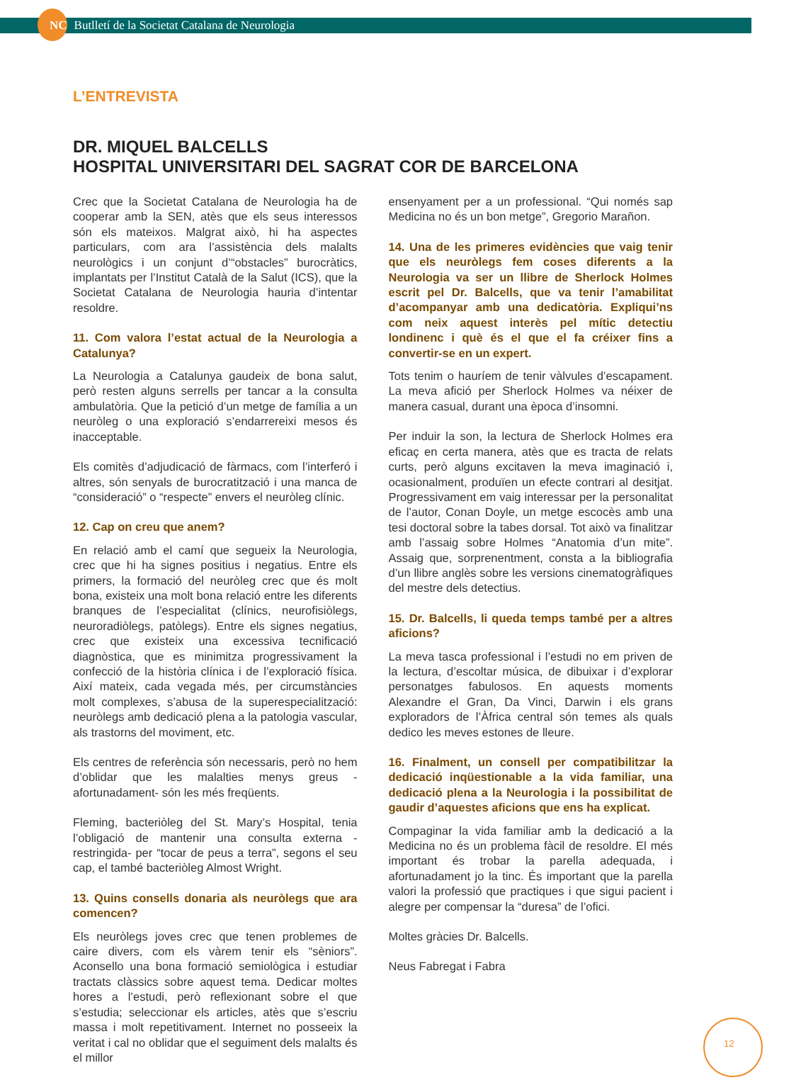NC Butlletí de la Societat Catalana de Neurologia
L’ENTREVISTA
DR. MIQUEL BALCELLS
HOSPITAL UNIVERSITARI DEL SAGRAT COR DE BARCELONA
Crec que la Societat Catalana de Neurologia ha de cooperar amb la SEN, atès que els seus interessos són els mateixos. Malgrat això, hi ha aspectes particulars, com ara l’assistència dels malalts neurològics i un conjunt d’“obstacles” burocràtics, implantats per l’Institut Català de la Salut (ICS), que la Societat Catalana de Neurologia hauria d’intentar resoldre.
11. Com valora l’estat actual de la Neurologia a Catalunya?
La Neurologia a Catalunya gaudeix de bona salut, però resten alguns serrells per tancar a la consulta ambulatòria. Que la petició d’un metge de família a un neuròleg o una exploració s’endarrereixi mesos és inacceptable.
Els comitès d’adjudicació de fàrmacs, com l’interferó i altres, són senyals de burocratització i una manca de “consideració” o “respecte” envers el neuròleg clínic.
12. Cap on creu que anem?
En relació amb el camí que segueix la Neurologia, crec que hi ha signes positius i negatius. Entre els primers, la formació del neuròleg crec que és molt bona, existeix una molt bona relació entre les diferents branques de l’especialitat (clínics, neurofisiòlegs, neuroradiòlegs, patòlegs). Entre els signes negatius, crec que existeix una excessiva tecnificació diagnòstica, que es minimitza progressivament la confecció de la història clínica i de l’exploració física. Així mateix, cada vegada més, per circumstàncies molt complexes, s’abusa de la superespecialització: neuròlegs amb dedicació plena a la patologia vascular, als trastorns del moviment, etc.
Els centres de referència són necessaris, però no hem d’oblidar que les malalties menys greus -afortunadament- són les més freqüents.
Fleming, bacteriòleg del St. Mary’s Hospital, tenia l’obligació de mantenir una consulta externa -restringida- per “tocar de peus a terra”, segons el seu cap, el també bacteriòleg Almost Wright.
13. Quins consells donaria als neuròlegs que ara comencen?
Els neuròlegs joves crec que tenen problemes de caire divers, com els vàrem tenir els “sèniors”. Aconsello una bona formació semiològica i estudiar tractats clàssics sobre aquest tema. Dedicar moltes hores a l’estudi, però reflexionant sobre el que s’estudia; seleccionar els articles, atès que s’escriu massa i molt repetitivament. Internet no posseeix la veritat i cal no oblidar que el seguiment dels malalts és el millor
ensenyament per a un professional. “Qui només sap Medicina no és un bon metge”, Gregorio Marañon.
14. Una de les primeres evidències que vaig tenir que els neuròlegs fem coses diferents a la Neurologia va ser un llibre de Sherlock Holmes escrit pel Dr. Balcells, que va tenir l’amabilitat d’acompanyar amb una dedicatòria. Expliqui’ns com neix aquest interès pel mític detectiu londinenc i què és el que el fa créixer fins a convertir-se en un expert.
Tots tenim o hauríem de tenir vàlvules d’escapament. La meva afició per Sherlock Holmes va néixer de manera casual, durant una època d’insomni.
Per induir la son, la lectura de Sherlock Holmes era eficaç en certa manera, atès que es tracta de relats curts, però alguns excitaven la meva imaginació i, ocasionalment, produïen un efecte contrari al desitjat. Progressivament em vaig interessar per la personalitat de l’autor, Conan Doyle, un metge escocès amb una tesi doctoral sobre la tabes dorsal. Tot això va finalitzar amb l’assaig sobre Holmes “Anatomia d’un mite”. Assaig que, sorprenentment, consta a la bibliografia d’un llibre anglès sobre les versions cinematogràfiques del mestre dels detectius.
15. Dr. Balcells, li queda temps també per a altres aficions?
La meva tasca professional i l’estudi no em priven de la lectura, d’escoltar música, de dibuixar i d’explorar personatges fabulosos. En aquests moments Alexandre el Gran, Da Vinci, Darwin i els grans exploradors de l’Àfrica central són temes als quals dedico les meves estones de lleure.
16. Finalment, un consell per compatibilitzar la dedicació inqüestionable a la vida familiar, una dedicació plena a la Neurologia i la possibilitat de gaudir d’aquestes aficions que ens ha explicat.
Compaginar la vida familiar amb la dedicació a la Medicina no és un problema fàcil de resoldre. El més important és trobar la parella adequada, i afortunadament jo la tinc. És important que la parella valori la professió que practiques i que sigui pacient i alegre per compensar la “duresa” de l’ofici.
Moltes gràcies Dr. Balcells.
Neus Fabregat i Fabra
12